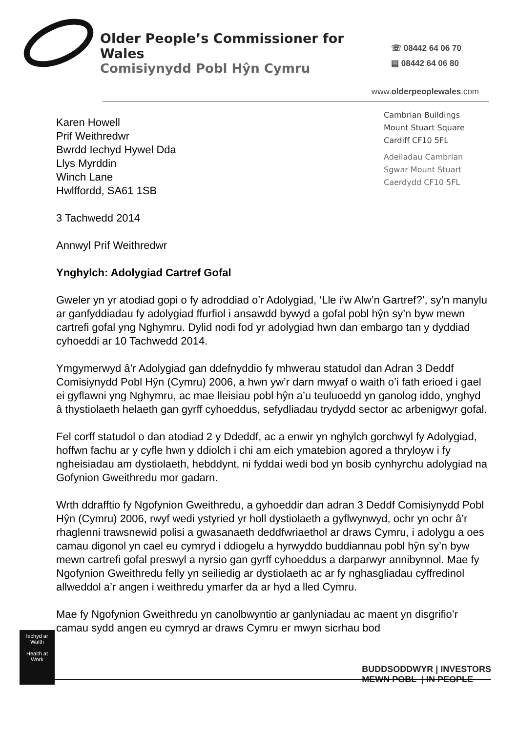Older People’s Commissioner for Wales
Comisiynydd Pobl Hŷn Cymru
☏ 08442 64 06 70
▤ 08442 64 06 80
www.olderpeoplewales.com
Karen Howell
Prif Weithredwr
Bwrdd Iechyd Hywel Dda
Llys Myrddin
Winch Lane
Hwlffordd, SA61 1SB
3 Tachwedd 2014
Annwyl Prif Weithredwr
Ynghylch: Adolygiad Cartref Gofal
Cambrian Buildings
Mount Stuart Square
Cardiff CF10 5FL
Adeiladau Cambrian
Sgwar Mount Stuart
Caerdydd CF10 5FL
Gweler yn yr atodiad gopi o fy adroddiad o’r Adolygiad, ‘Lle i’w Alw’n Gartref?’, sy’n manylu ar ganfyddiadau fy adolygiad ffurfiol i ansawdd bywyd a gofal pobl hŷn sy’n byw mewn cartrefi gofal yng Nghymru. Dylid nodi fod yr adolygiad hwn dan embargo tan y dyddiad cyhoeddi ar 10 Tachwedd 2014.
Ymgymerwyd â’r Adolygiad gan ddefnyddio fy mhwerau statudol dan Adran 3 Deddf Comisiynydd Pobl Hŷn (Cymru) 2006, a hwn yw’r darn mwyaf o waith o’i fath erioed i gael ei gyflawni yng Nghymru, ac mae lleisiau pobl hŷn a’u teuluoedd yn ganolog iddo, ynghyd â thystiolaeth helaeth gan gyrff cyhoeddus, sefydliadau trydydd sector ac arbenigwyr gofal.
Fel corff statudol o dan atodiad 2 y Ddeddf, ac a enwir yn nghylch gorchwyl fy Adolygiad, hoffwn fachu ar y cyfle hwn y ddiolch i chi am eich ymatebion agored a thryloyw i fy ngheisiadau am dystiolaeth, hebddynt, ni fyddai wedi bod yn bosib cynhyrchu adolygiad na Gofynion Gweithredu mor gadarn.
Wrth ddrafftio fy Ngofynion Gweithredu, a gyhoeddir dan adran 3 Deddf Comisiynydd Pobl Hŷn (Cymru) 2006, rwyf wedi ystyried yr holl dystiolaeth a gyflwynwyd, ochr yn ochr â’r rhaglenni trawsnewid polisi a gwasanaeth deddfwriaethol ar draws Cymru, i adolygu a oes camau digonol yn cael eu cymryd i ddiogelu a hyrwyddo buddiannau pobl hŷn sy’n byw mewn cartrefi gofal preswyl a nyrsio gan gyrff cyhoeddus a darparwyr annibynnol. Mae fy Ngofynion Gweithredu felly yn seiliedig ar dystiolaeth ac ar fy nghasgliadau cyffredinol allweddol a’r angen i weithredu ymarfer da ar hyd a lled Cymru.
Mae fy Ngofynion Gweithredu yn canolbwyntio ar ganlyniadau ac maent yn disgrifio’r camau sydd angen eu cymryd ar draws Cymru er mwyn sicrhau bod
Iechyd ar Walth
Health at Work
BUDDSODDWYR | INVESTORS
MEWN POBL | IN PEOPLE